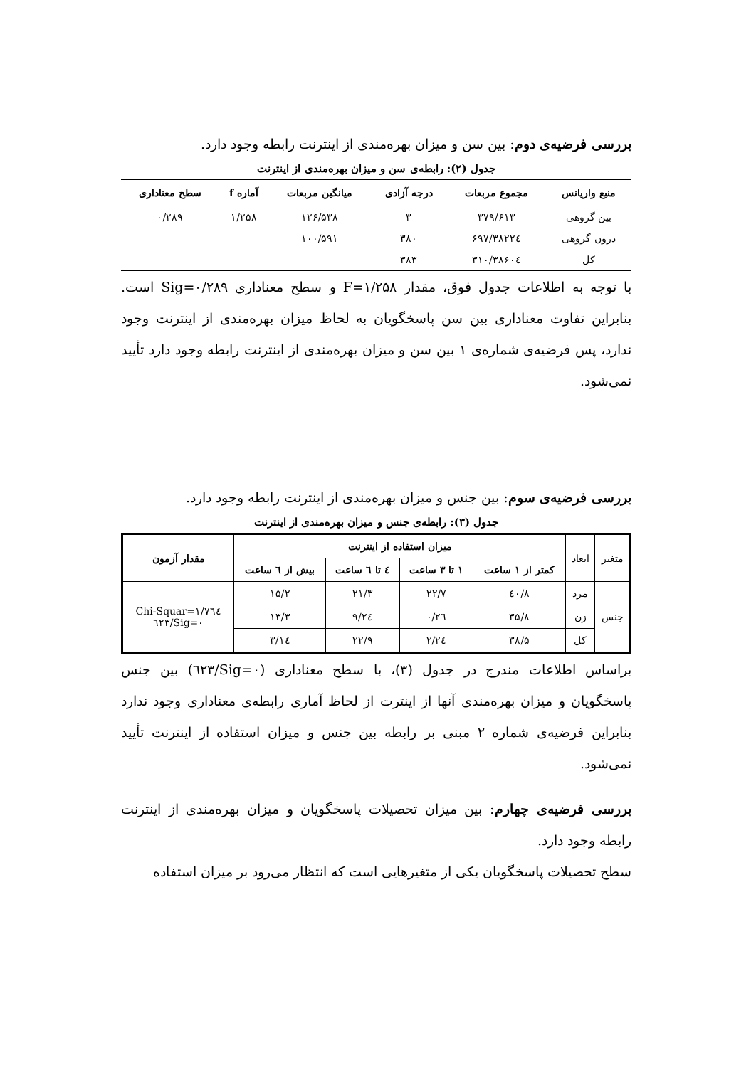بررسی فرضیه‌ی دوم: بین سن و میزان بهره‌مندی از اینترنت رابطه وجود دارد.
جدول (۲): رابطه‌ی سن و میزان بهره‌مندی از اینترنت
| منبع واریانس | مجموع مربعات | درجه آزادی | میانگین مربعات | آماره f | سطح معناداری |
| --- | --- | --- | --- | --- | --- |
| بین گروهی | ۳۷۹/۶۱۳ | ۳ | ۱۲۶/۵۳۸ | ۱/۲۵۸ | ۰/۲۸۹ |
| درون گروهی | ۳۸۲۲٤/۶۹۷ | ۳۸۰ | ۱۰۰/۵۹۱ | | |
| کل | ۳۸۶۰٤/۳۱۰ | ۳۸۳ | | | |
با توجه به اطلاعات جدول فوق، مقدار F=۱/۲۵۸ و سطح معناداری Sig=۰/۲۸۹ است. بنابراین تفاوت معناداری بین سن پاسخگویان به لحاظ میزان بهره‌مندی از اینترنت وجود ندارد، پس فرضیه‌ی شماره‌ی ۱ بین سن و میزان بهره‌مندی از اینترنت رابطه وجود دارد تأیید نمی‌شود.
بررسی فرضیه‌ی سوم: بین جنس و میزان بهره‌مندی از اینترنت رابطه وجود دارد.
جدول (۳): رابطه‌ی جنس و میزان بهره‌مندی از اینترنت
| متغیر | ابعاد | میزان استفاده از اینترنت | | | | مقدار آزمون |
| --- | --- | --- | --- | --- | --- | --- |
| | | کمتر از ۱ ساعت | ۱ تا ۳ ساعت | ٤ تا ٦ ساعت | بیش از ٦ ساعت | |
| جنس | مرد | ٤۰/۸ | ۲۲/۷ | ۲۱/۳ | ۱۵/۲ | Chi-Squar=۱/۷٦٤ Sig=۰/٦۲۳ |
| | زن | ۳۵/۸ | ۲٦/۰ | ۲٤/۹ | ۱۳/۳ | |
| | کل | ۳۸/۵ | ۲٤/۲ | ۲۲/۹ | ۱٤/۳ | |
براساس اطلاعات مندرج در جدول (۳)، با سطح معناداری (Sig=۰/٦۲۳) بین جنس پاسخگویان و میزان بهره‌مندی آنها از اینترت از لحاظ آماری رابطه‌ی معناداری وجود ندارد بنابراین فرضیه‌ی شماره ۲ مبنی بر رابطه بین جنس و میزان استفاده از اینترنت تأیید نمی‌شود.
بررسی فرضیه‌ی چهارم: بین میزان تحصیلات پاسخگویان و میزان بهره‌مندی از اینترنت رابطه وجود دارد.
سطح تحصیلات پاسخگویان یکی از متغیرهایی است که انتظار می‌رود بر میزان استفاده